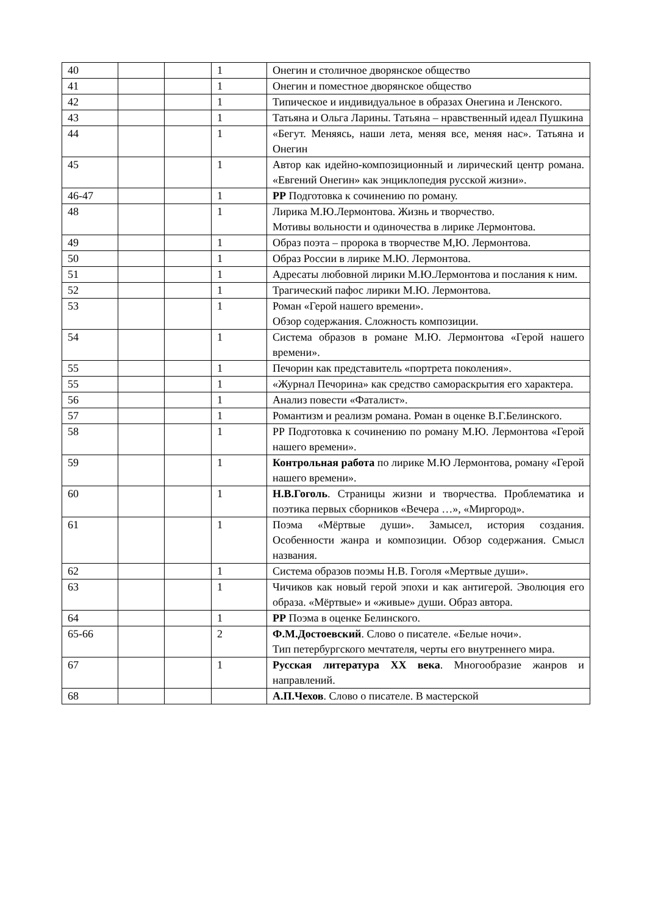| 40 | | | 1 | Онегин и столичное дворянское общество |
| 41 | | | 1 | Онегин и поместное дворянское общество |
| 42 | | | 1 | Типическое и индивидуальное в образах Онегина и Ленского. |
| 43 | | | 1 | Татьяна и Ольга Ларины. Татьяна – нравственный идеал Пушкина |
| 44 | | | 1 | «Бегут. Меняясь, наши лета, меняя все, меняя нас». Татьяна и Онегин |
| 45 | | | 1 | Автор как идейно-композиционный и лирический центр романа. «Евгений Онегин» как энциклопедия русской жизни». |
| 46-47 | | | 1 | РР Подготовка к сочинению по роману. |
| 48 | | | 1 | Лирика М.Ю.Лермонтова. Жизнь и творчество. Мотивы вольности и одиночества в лирике Лермонтова. |
| 49 | | | 1 | Образ поэта – пророка в творчестве М,Ю. Лермонтова. |
| 50 | | | 1 | Образ России в лирике М.Ю. Лермонтова. |
| 51 | | | 1 | Адресаты любовной лирики М.Ю.Лермонтова и послания к ним. |
| 52 | | | 1 | Трагический пафос лирики М.Ю. Лермонтова. |
| 53 | | | 1 | Роман «Герой нашего времени». Обзор содержания. Сложность композиции. |
| 54 | | | 1 | Система образов в романе М.Ю. Лермонтова «Герой нашего времени». |
| 55 | | | 1 | Печорин как представитель «портрета поколения». |
| 55 | | | 1 | «Журнал Печорина» как средство самораскрытия его характера. |
| 56 | | | 1 | Анализ повести «Фаталист». |
| 57 | | | 1 | Романтизм и реализм романа. Роман в оценке В.Г.Белинского. |
| 58 | | | 1 | РР Подготовка к сочинению по роману М.Ю. Лермонтова «Герой нашего времени». |
| 59 | | | 1 | Контрольная работа по лирике М.Ю Лермонтова, роману «Герой нашего времени». |
| 60 | | | 1 | Н.В.Гоголь . Страницы жизни и творчества. Проблематика и поэтика первых сборников «Вечера …», «Миргород». |
| 61 | | | 1 | Поэма «Мёртвые души». Замысел, история создания. Особенности жанра и композиции. Обзор содержания. Смысл названия. |
| 62 | | | 1 | Система образов поэмы Н.В. Гоголя «Мертвые души». |
| 63 | | | 1 | Чичиков как новый герой эпохи и как антигерой. Эволюция его образа. «Мёртвые» и «живые» души. Образ автора. |
| 64 | | | 1 | РР Поэма в оценке Белинского. |
| 65-66 | | | 2 | Ф.М.Достоевский . Слово о писателе. «Белые ночи». Тип петербургского мечтателя, черты его внутреннего мира. |
| 67 | | | 1 | Русская литература XX века . Многообразие жанров и направлений. |
| 68 | | | | А.П.Чехов . Слово о писателе. В мастерской |